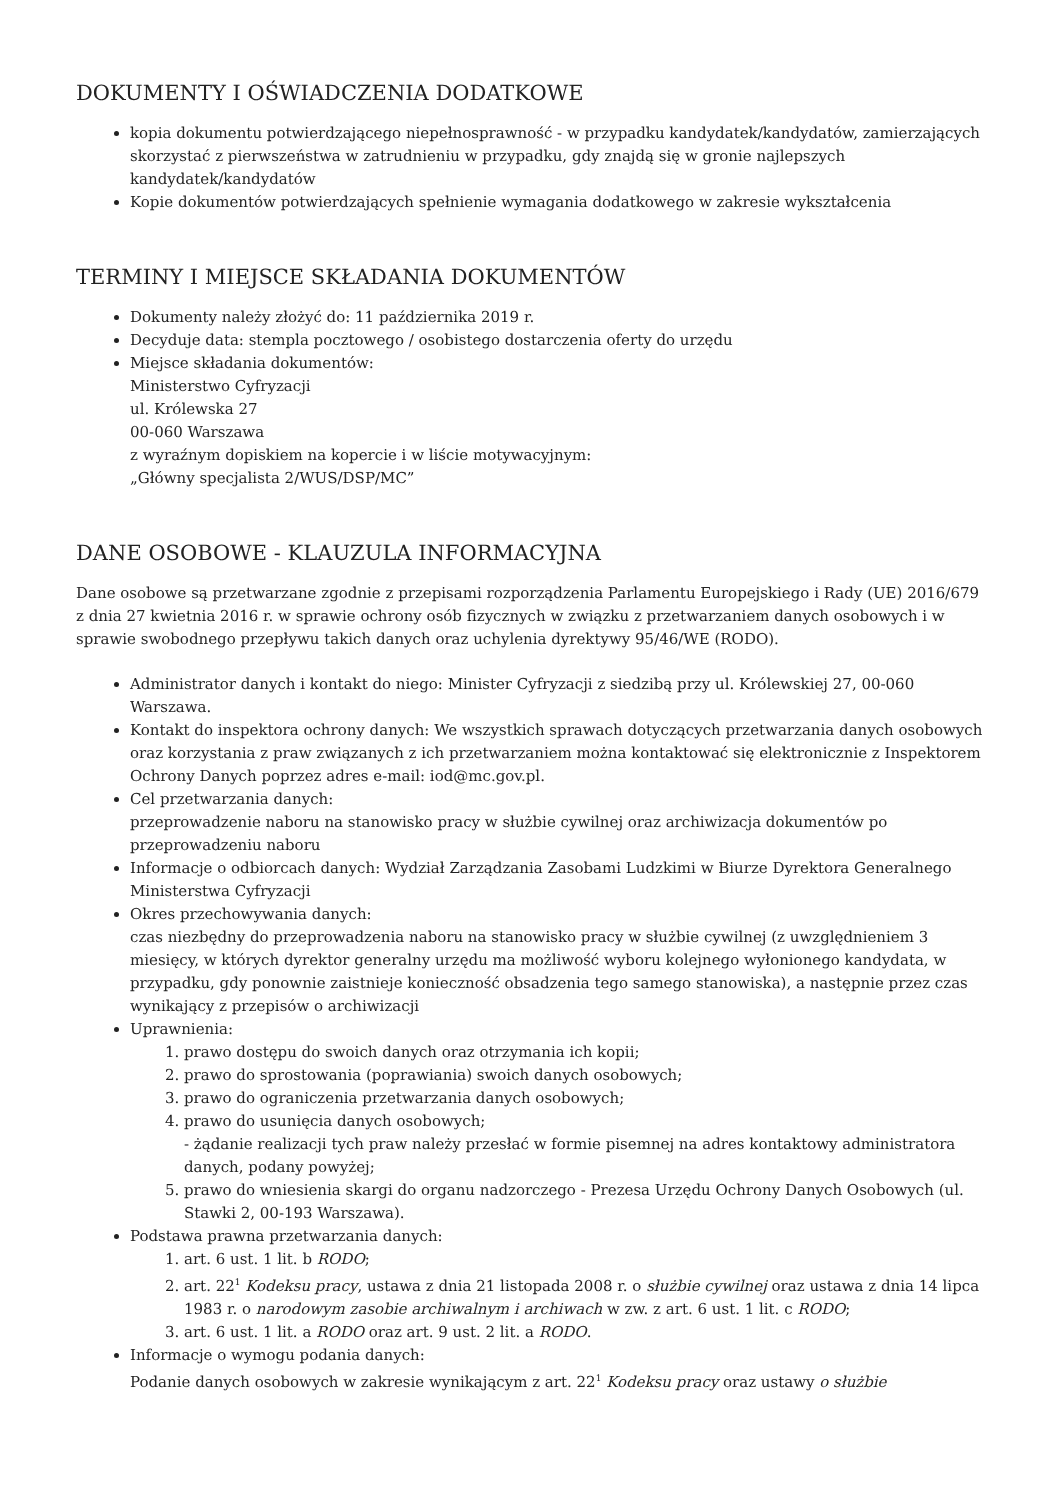DOKUMENTY I OŚWIADCZENIA DODATKOWE
kopia dokumentu potwierdzającego niepełnosprawność - w przypadku kandydatek/kandydatów, zamierzających skorzystać z pierwszeństwa w zatrudnieniu w przypadku, gdy znajdą się w gronie najlepszych kandydatek/kandydatów
Kopie dokumentów potwierdzających spełnienie wymagania dodatkowego w zakresie wykształcenia
TERMINY I MIEJSCE SKŁADANIA DOKUMENTÓW
Dokumenty należy złożyć do: 11 października 2019 r.
Decyduje data: stempla pocztowego / osobistego dostarczenia oferty do urzędu
Miejsce składania dokumentów:
Ministerstwo Cyfryzacji
ul. Królewska 27
00-060 Warszawa
z wyraźnym dopiskiem na kopercie i w liście motywacyjnym:
„Główny specjalista 2/WUS/DSP/MC”
DANE OSOBOWE - KLAUZULA INFORMACYJNA
Dane osobowe są przetwarzane zgodnie z przepisami rozporządzenia Parlamentu Europejskiego i Rady (UE) 2016/679 z dnia 27 kwietnia 2016 r. w sprawie ochrony osób fizycznych w związku z przetwarzaniem danych osobowych i w sprawie swobodnego przepływu takich danych oraz uchylenia dyrektywy 95/46/WE (RODO).
Administrator danych i kontakt do niego: Minister Cyfryzacji z siedzibą przy ul. Królewskiej 27, 00-060 Warszawa.
Kontakt do inspektora ochrony danych: We wszystkich sprawach dotyczących przetwarzania danych osobowych oraz korzystania z praw związanych z ich przetwarzaniem można kontaktować się elektronicznie z Inspektorem Ochrony Danych poprzez adres e-mail: iod@mc.gov.pl.
Cel przetwarzania danych:
przeprowadzenie naboru na stanowisko pracy w służbie cywilnej oraz archiwizacja dokumentów po przeprowadzeniu naboru
Informacje o odbiorcach danych: Wydział Zarządzania Zasobami Ludzkimi w Biurze Dyrektora Generalnego Ministerstwa Cyfryzacji
Okres przechowywania danych:
czas niezbędny do przeprowadzenia naboru na stanowisko pracy w służbie cywilnej (z uwzględnieniem 3 miesięcy, w których dyrektor generalny urzędu ma możliwość wyboru kolejnego wyłonionego kandydata, w przypadku, gdy ponownie zaistnieje konieczność obsadzenia tego samego stanowiska), a następnie przez czas wynikający z przepisów o archiwizacji
Uprawnienia:
1. prawo dostępu do swoich danych oraz otrzymania ich kopii;
2. prawo do sprostowania (poprawiania) swoich danych osobowych;
3. prawo do ograniczenia przetwarzania danych osobowych;
4. prawo do usunięcia danych osobowych;
- żądanie realizacji tych praw należy przesłać w formie pisemnej na adres kontaktowy administratora danych, podany powyżej;
5. prawo do wniesienia skargi do organu nadzorczego - Prezesa Urzędu Ochrony Danych Osobowych (ul. Stawki 2, 00-193 Warszawa).
Podstawa prawna przetwarzania danych:
1. art. 6 ust. 1 lit. b RODO;
2. art. 22<sup>1</sup> Kodeksu pracy, ustawa z dnia 21 listopada 2008 r. o służbie cywilnej oraz ustawa z dnia 14 lipca 1983 r. o narodowym zasobie archiwalnym i archiwach w zw. z art. 6 ust. 1 lit. c RODO;
3. art. 6 ust. 1 lit. a RODO oraz art. 9 ust. 2 lit. a RODO.
Informacje o wymogu podania danych:
Podanie danych osobowych w zakresie wynikającym z art. 22<sup>1</sup> Kodeksu pracy oraz ustawy o służbie